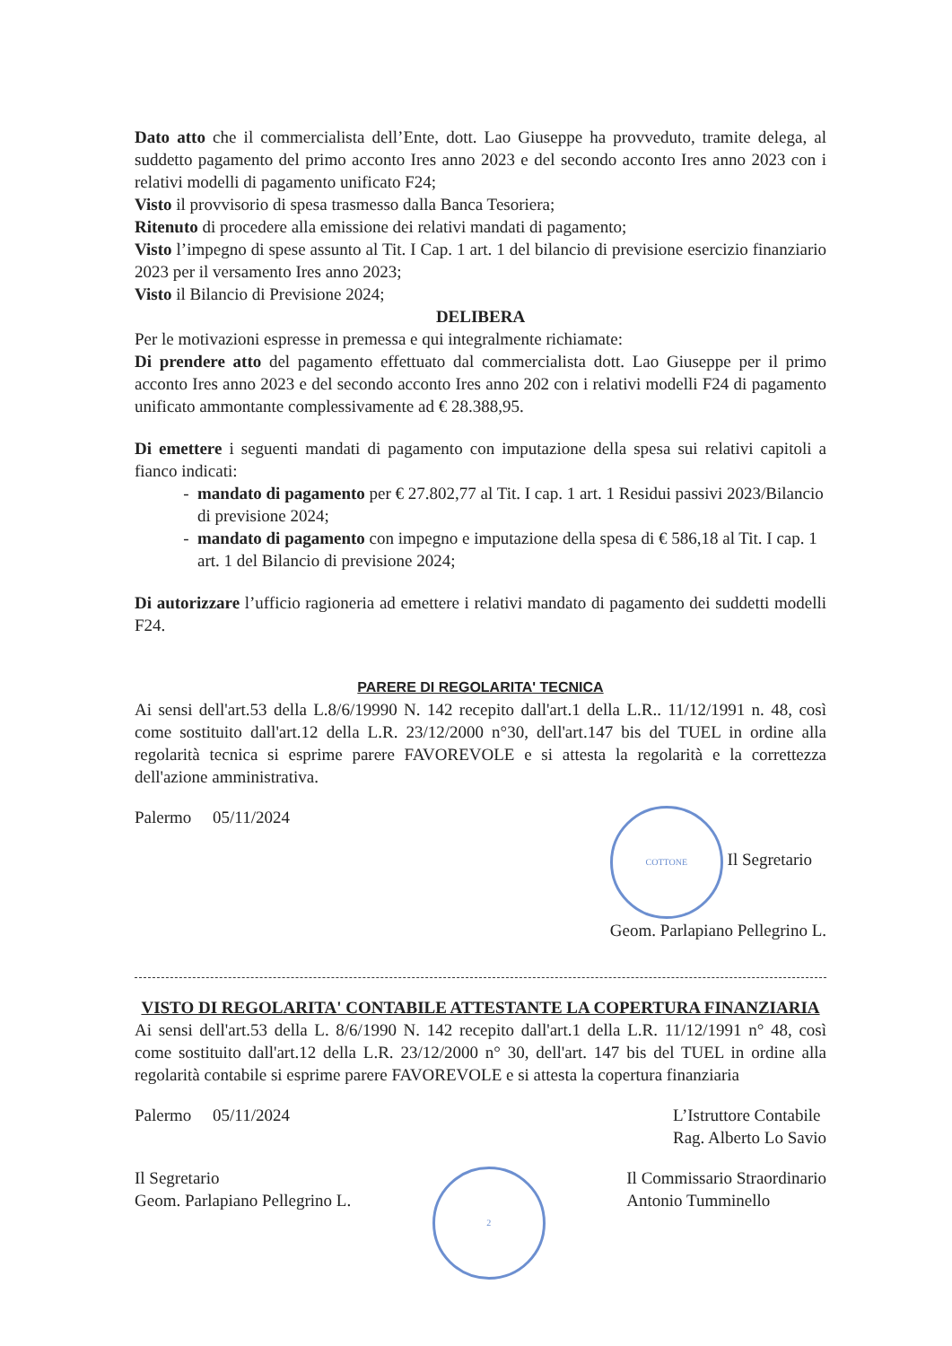Dato atto che il commercialista dell’Ente, dott. Lao Giuseppe ha provveduto, tramite delega, al suddetto pagamento del primo acconto Ires anno 2023 e del secondo acconto Ires anno 2023 con i relativi modelli di pagamento unificato F24;
Visto il provvisorio di spesa trasmesso dalla Banca Tesoriera;
Ritenuto di procedere alla emissione dei relativi mandati di pagamento;
Visto l’impegno di spese assunto al Tit. I Cap. 1 art. 1 del bilancio di previsione esercizio finanziario 2023 per il versamento Ires anno 2023;
Visto il Bilancio di Previsione 2024;
DELIBERA
Per le motivazioni espresse in premessa e qui integralmente richiamate:
Di prendere atto del pagamento effettuato dal commercialista dott. Lao Giuseppe per il primo acconto Ires anno 2023 e del secondo acconto Ires anno 202 con i relativi modelli F24 di pagamento unificato ammontante complessivamente ad € 28.388,95.
Di emettere i seguenti mandati di pagamento con imputazione della spesa sui relativi capitoli a fianco indicati:
mandato di pagamento per € 27.802,77 al Tit. I cap. 1 art. 1 Residui passivi 2023/Bilancio di previsione 2024;
mandato di pagamento con impegno e imputazione della spesa di € 586,18 al Tit. I cap. 1 art. 1 del Bilancio di previsione 2024;
Di autorizzare l’ufficio ragioneria ad emettere i relativi mandato di pagamento dei suddetti modelli F24.
PARERE DI REGOLARITA' TECNICA
Ai sensi dell'art.53 della L.8/6/19990 N. 142 recepito dall'art.1 della L.R.. 11/12/1991 n. 48, così come sostituito dall'art.12 della L.R. 23/12/2000 n°30, dell'art.147 bis del TUEL in ordine alla regolarità tecnica si esprime parere FAVOREVOLE e si attesta la regolarità e la correttezza dell'azione amministrativa.
Palermo 05/11/2024
COTTONE Il Segretario
Geom. Parlapiano Pellegrino L.
VISTO DI REGOLARITA' CONTABILE ATTESTANTE LA COPERTURA FINANZIARIA
Ai sensi dell'art.53 della L. 8/6/1990 N. 142 recepito dall'art.1 della L.R. 11/12/1991 n° 48, così come sostituito dall'art.12 della L.R. 23/12/2000 n° 30, dell'art. 147 bis del TUEL in ordine alla regolarità contabile si esprime parere FAVOREVOLE e si attesta la copertura finanziaria
Palermo 05/11/2024 L’Istruttore Contabile
Rag. Alberto Lo Savio
Il Segretario
Geom. Parlapiano Pellegrino L.
2
Il Commissario Straordinario
Antonio Tumminello